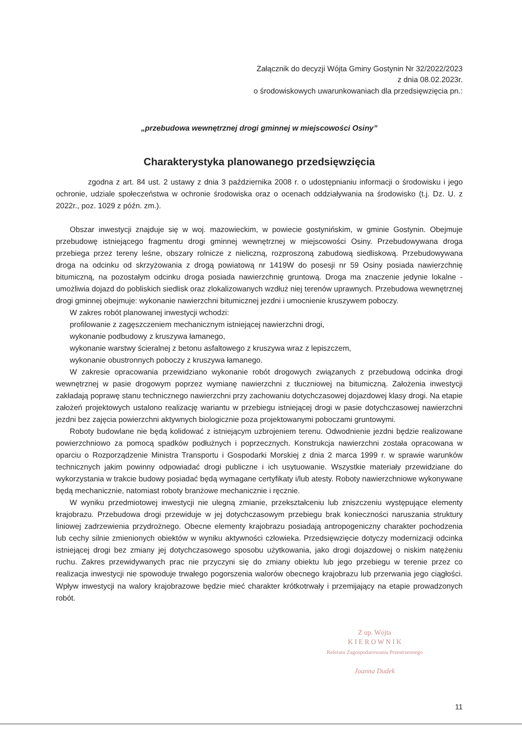Załącznik do decyzji Wójta Gminy Gostynin Nr 32/2022/2023
z dnia 08.02.2023r.
o środowiskowych uwarunkowaniach dla przedsięwzięcia pn.:
„przebudowa wewnętrznej drogi gminnej w miejscowości Osiny”
Charakterystyka planowanego przedsięwzięcia
zgodna z art. 84 ust. 2 ustawy z dnia 3 października 2008 r. o udostępnianiu informacji o środowisku i jego ochronie, udziale społeczeństwa w ochronie środowiska oraz o ocenach oddziaływania na środowisko (t.j. Dz. U. z 2022r., poz. 1029 z późn. zm.).
Obszar inwestycji znajduje się w woj. mazowieckim, w powiecie gostynińskim, w gminie Gostynin. Obejmuje przebudowę istniejącego fragmentu drogi gminnej wewnętrznej w miejscowości Osiny. Przebudowywana droga przebiega przez tereny leśne, obszary rolnicze z nieliczną, rozproszoną zabudową siedliskową. Przebudowywana droga na odcinku od skrzyżowania z drogą powiatową nr 1419W do posesji nr 59 Osiny posiada nawierzchnię bitumiczną, na pozostałym odcinku droga posiada nawierzchnię gruntową. Droga ma znaczenie jedynie lokalne - umożliwia dojazd do pobliskich siedlisk oraz zlokalizowanych wzdłuż niej terenów uprawnych. Przebudowa wewnętrznej drogi gminnej obejmuje: wykonanie nawierzchni bitumicznej jezdni i umocnienie kruszywem poboczy.
W zakres robót planowanej inwestycji wchodzi:
profilowanie z zagęszczeniem mechanicznym istniejącej nawierzchni drogi,
wykonanie podbudowy z kruszywa łamanego,
wykonanie warstwy ścieralnej z betonu asfaltowego z kruszywa wraz z lepiszczem,
wykonanie obustronnych poboczy z kruszywa łamanego.
W zakresie opracowania przewidziano wykonanie robót drogowych związanych z przebudową odcinka drogi wewnętrznej w pasie drogowym poprzez wymianę nawierzchni z tłuczniowej na bitumiczną. Założenia inwestycji zakładają poprawę stanu technicznego nawierzchni przy zachowaniu dotychczasowej dojazdowej klasy drogi. Na etapie założeń projektowych ustalono realizację wariantu w przebiegu istniejącej drogi w pasie dotychczasowej nawierzchni jezdni bez zajęcia powierzchni aktywnych biologicznie poza projektowanymi poboczami gruntowymi.
Roboty budowlane nie będą kolidować z istniejącym uzbrojeniem terenu. Odwodnienie jezdni będzie realizowane powierzchniowo za pomocą spadków podłużnych i poprzecznych. Konstrukcja nawierzchni została opracowana w oparciu o Rozporządzenie Ministra Transportu i Gospodarki Morskiej z dnia 2 marca 1999 r. w sprawie warunków technicznych jakim powinny odpowiadać drogi publiczne i ich usytuowanie. Wszystkie materiały przewidziane do wykorzystania w trakcie budowy posiadać będą wymagane certyfikaty i/lub atesty. Roboty nawierzchniowe wykonywane będą mechanicznie, natomiast roboty branżowe mechanicznie i ręcznie.
W wyniku przedmiotowej inwestycji nie ulegną zmianie, przekształceniu lub zniszczeniu występujące elementy krajobrazu. Przebudowa drogi przewiduje w jej dotychczasowym przebiegu brak konieczności naruszania struktury liniowej zadrzewienia przydrożnego. Obecne elementy krajobrazu posiadają antropogeniczny charakter pochodzenia lub cechy silnie zmienionych obiektów w wyniku aktywności człowieka. Przedsięwzięcie dotyczy modernizacji odcinka istniejącej drogi bez zmiany jej dotychczasowego sposobu użytkowania, jako drogi dojazdowej o niskim natężeniu ruchu. Zakres przewidywanych prac nie przyczyni się do zmiany obiektu lub jego przebiegu w terenie przez co realizacja inwestycji nie spowoduje trwałego pogorszenia walorów obecnego krajobrazu lub przerwania jego ciągłości. Wpływ inwestycji na walory krajobrazowe będzie mieć charakter krótkotrwały i przemijający na etapie prowadzonych robót.
Z up. Wójta
K I E R O W N I K
Referatu Zagospodarowania Przestrzennego
Joanna Dudek
11